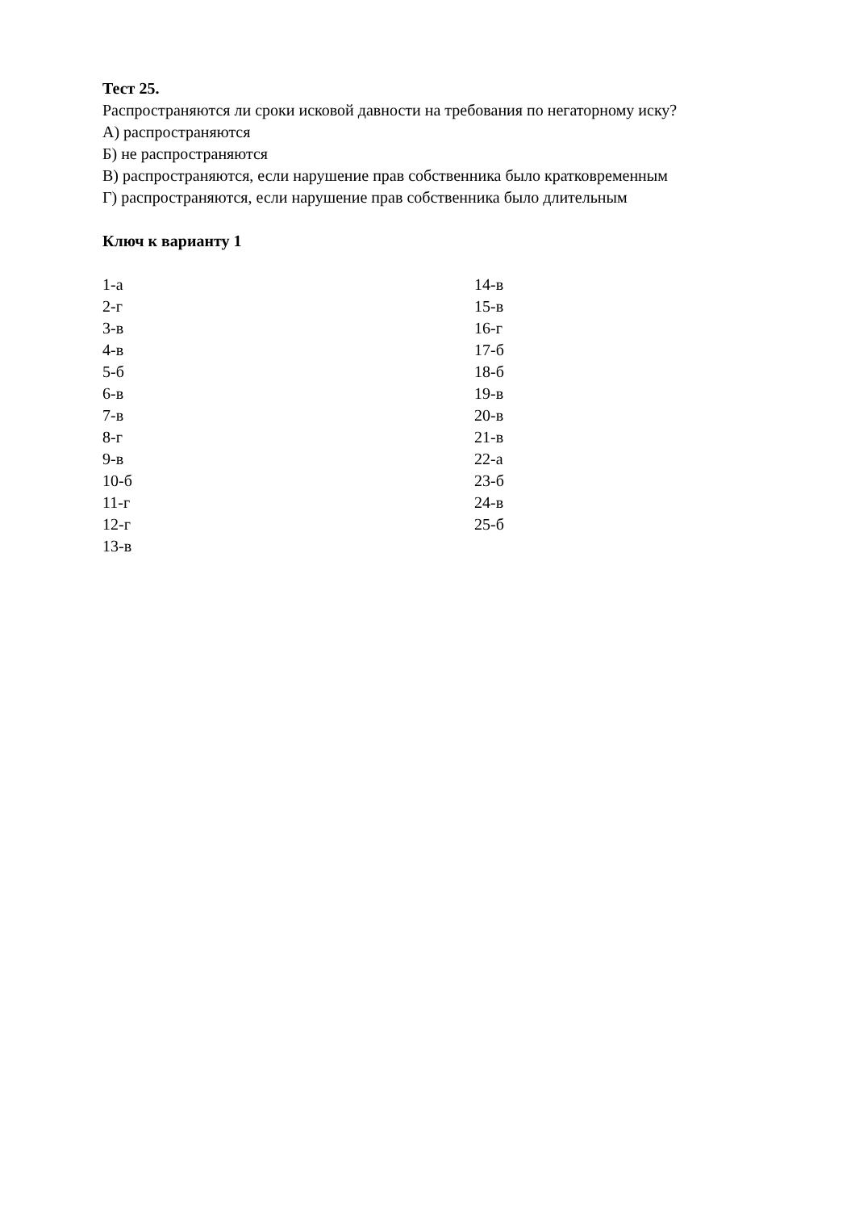Тест 25.
Распространяются ли сроки исковой давности на требования по негаторному иску?
А) распространяются
Б) не распространяются
В) распространяются, если нарушение прав собственника было кратковременным
Г) распространяются, если нарушение прав собственника было длительным
Ключ к варианту 1
1-а
2-г
3-в
4-в
5-б
6-в
7-в
8-г
9-в
10-б
11-г
12-г
13-в
14-в
15-в
16-г
17-б
18-б
19-в
20-в
21-в
22-а
23-б
24-в
25-б